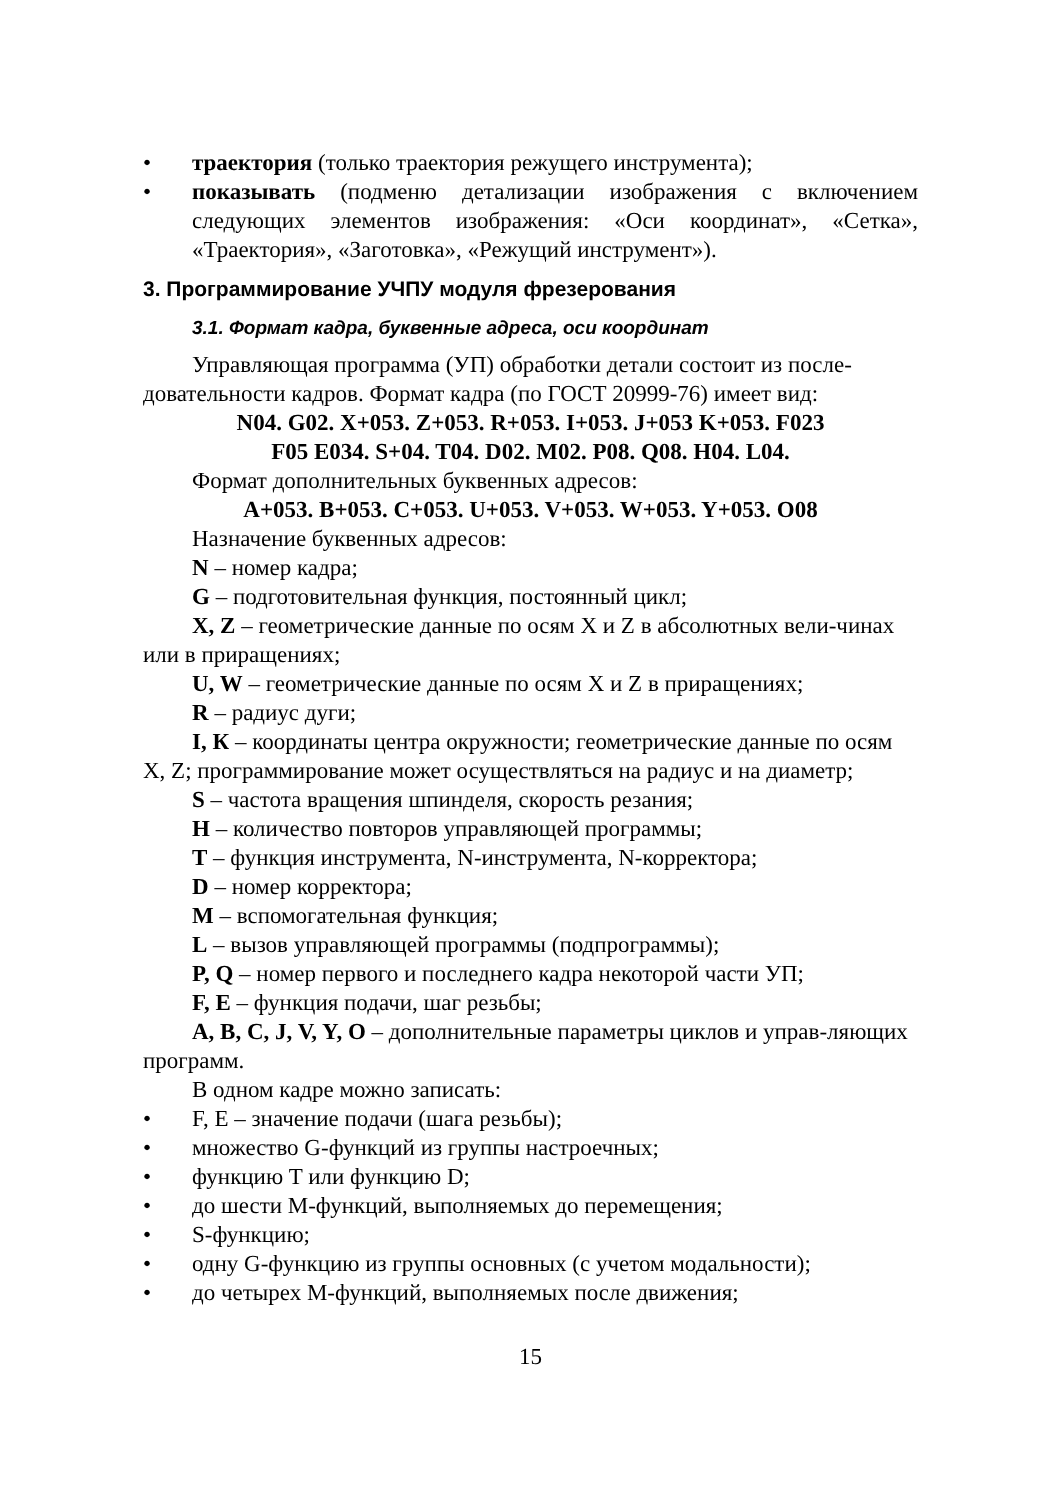• траектория (только траектория режущего инструмента);
• показывать (подменю детализации изображения с включением следующих элементов изображения: «Оси координат», «Сетка», «Траектория», «Заготовка», «Режущий инструмент»).
3. Программирование УЧПУ модуля фрезерования
3.1. Формат кадра, буквенные адреса, оси координат
Управляющая программа (УП) обработки детали состоит из после-довательности кадров. Формат кадра (по ГОСТ 20999-76) имеет вид:
N04. G02. X+053. Z+053. R+053. I+053. J+053 K+053. F023
F05 E034. S+04. T04. D02. M02. P08. Q08. H04. L04.
Формат дополнительных буквенных адресов:
A+053. B+053. C+053. U+053. V+053. W+053. Y+053. O08
Назначение буквенных адресов:
N – номер кадра;
G – подготовительная функция, постоянный цикл;
X, Z – геометрические данные по осям X и Z в абсолютных вели-чинах или в приращениях;
U, W – геометрические данные по осям X и Z в приращениях;
R – радиус дуги;
I, К – координаты центра окружности; геометрические данные по осям X, Z; программирование может осуществляться на радиус и на диаметр;
S – частота вращения шпинделя, скорость резания;
H – количество повторов управляющей программы;
T – функция инструмента, N-инструмента, N-корректора;
D – номер корректора;
M – вспомогательная функция;
L – вызов управляющей программы (подпрограммы);
P, Q – номер первого и последнего кадра некоторой части УП;
F, E – функция подачи, шаг резьбы;
A, B, C, J, V, Y, O – дополнительные параметры циклов и управ-ляющих программ.
В одном кадре можно записать:
• F, E – значение подачи (шага резьбы);
• множество G-функций из группы настроечных;
• функцию T или функцию D;
• до шести М-функций, выполняемых до перемещения;
• S-функцию;
• одну G-функцию из группы основных (с учетом модальности);
• до четырех М-функций, выполняемых после движения;
15